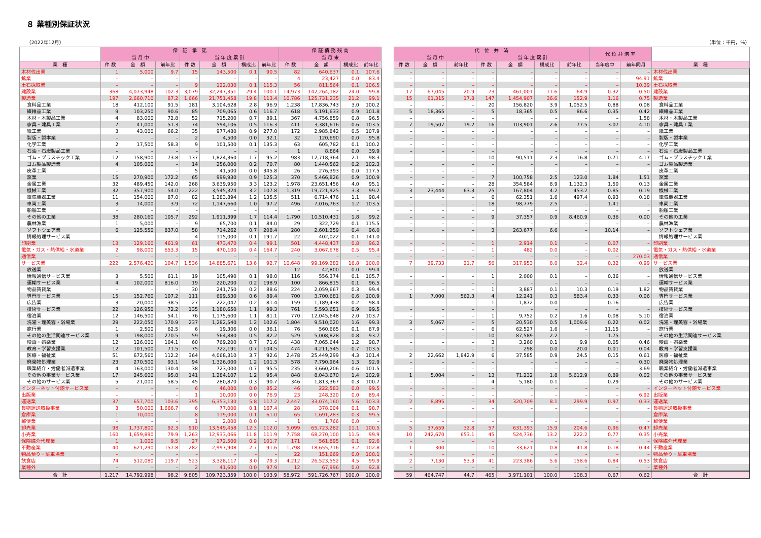８ 業種別保証状況
（2022年12月） （単位：千円，％）
| | 保 証 承 諾 | | | | | | | 保 証 債 務 残 高 | | | |
| --- | --- | --- | --- | --- | --- | --- | --- | --- | --- | --- | --- |
| | 当 月 中 | | | 当 年 度 累 計 | | | | 当 月 末 | | | |
| 業 種 | 件 数 | 金 額 | 前年比 | 件 数 | 金 額 | 構成比 | 前年比 | 件 数 | 金 額 | 構成比 | 前年比 |
| 木材伐出業 | 1 | 5,000 | 9.7 | 15 | 143,500 | 0.1 | 90.5 | 82 | 640,637 | 0.1 | 107.6 |
| 鉱業 | – | – | – | – | – | – | – | 4 | 23,427 | 0.0 | 83.4 |
| 土石採取業 | – | – | – | 9 | 122,030 | 0.1 | 115.3 | 56 | 811,564 | 0.1 | 106.5 |
| 建設業 | 368 | 4,073,948 | 102.3 | 3,079 | 32,247,351 | 29.4 | 100.1 | 14,973 | 142,264,182 | 24.0 | 99.8 |
| 製造業 | 197 | 2,660,710 | 87.2 | 1,666 | 21,751,458 | 19.8 | 113.4 | 10,786 | 125,731,235 | 21.2 | 99.1 |
| 食料品工業 | 18 | 412,100 | 91.5 | 181 | 3,104,628 | 2.8 | 96.9 | 1,238 | 17,836,743 | 3.0 | 100.2 |
| 繊維品工業 | 9 | 103,250 | 90.6 | 85 | 709,065 | 0.6 | 116.7 | 618 | 5,191,633 | 0.9 | 101.8 |
| 木材・木製品工業 | 4 | 83,000 | 72.8 | 52 | 715,200 | 0.7 | 89.1 | 367 | 4,756,859 | 0.8 | 96.5 |
| 家具・建具工業 | 7 | 41,000 | 51.3 | 74 | 594,106 | 0.5 | 116.3 | 411 | 3,381,616 | 0.6 | 103.5 |
| 紙工業 | 3 | 43,000 | 66.2 | 35 | 977,480 | 0.9 | 277.0 | 172 | 2,985,842 | 0.5 | 107.9 |
| 製版・製本業 | – | – | – | 2 | 4,500 | 0.0 | 32.1 | 32 | 120,690 | 0.0 | 95.8 |
| 化学工業 | 2 | 17,500 | 58.3 | 9 | 101,500 | 0.1 | 135.3 | 63 | 605,782 | 0.1 | 100.2 |
| 石油・石炭製品工業 | – | – | – | – | – | – | – | 1 | 8,864 | 0.0 | 39.9 |
| ゴム・プラスチック工業 | 12 | 158,900 | 73.8 | 137 | 1,824,360 | 1.7 | 95.2 | 983 | 12,718,364 | 2.1 | 98.3 |
| ゴム製品製造業 | 4 | 105,000 | – | 14 | 256,000 | 0.2 | 70.7 | 80 | 1,440,562 | 0.2 | 102.3 |
| 皮革工業 | – | – | – | 5 | 41,500 | 0.0 | 345.8 | 26 | 276,393 | 0.0 | 117.5 |
| 窯業 | 15 | 270,900 | 172.2 | 65 | 999,930 | 0.9 | 125.3 | 370 | 5,466,826 | 0.9 | 100.9 |
| 金属工業 | 32 | 489,450 | 142.0 | 268 | 3,639,950 | 3.3 | 123.2 | 1,978 | 23,651,456 | 4.0 | 95.1 |
| 機械工業 | 32 | 357,900 | 54.0 | 222 | 3,545,324 | 3.2 | 107.8 | 1,319 | 19,721,925 | 3.3 | 99.2 |
| 電気機器工業 | 11 | 154,000 | 87.0 | 82 | 1,283,894 | 1.2 | 135.5 | 511 | 6,714,476 | 1.1 | 98.4 |
| 車両工業 | 3 | 14,000 | 3.9 | 72 | 1,147,660 | 1.0 | 97.2 | 496 | 7,016,763 | 1.2 | 103.5 |
| 船舶工業 | – | – | – | – | – | – | – | – | – | – | – |
| その他の工業 | 38 | 280,160 | 105.7 | 292 | 1,911,399 | 1.7 | 114.4 | 1,790 | 10,510,431 | 1.8 | 99.2 |
| 農林漁業 | 1 | 5,000 | – | 9 | 65,700 | 0.1 | 84.0 | 29 | 322,729 | 0.1 | 115.5 |
| ソフトウェア業 | 6 | 125,550 | 837.0 | 58 | 714,262 | 0.7 | 208.4 | 280 | 2,601,259 | 0.4 | 96.0 |
| 情報処理サービス業 | – | – | – | 4 | 115,000 | 0.1 | 191.7 | 22 | 402,022 | 0.1 | 141.0 |
| 印刷業 | 13 | 129,160 | 461.9 | 61 | 473,470 | 0.4 | 99.1 | 501 | 4,448,437 | 0.8 | 96.2 |
| 電気・ガス・熱供給・水道業 | 2 | 98,000 | 653.3 | 15 | 470,100 | 0.4 | 164.7 | 240 | 3,067,678 | 0.5 | 95.4 |
| 通信業 | – | – | – | – | – | – | – | – | – | – | – |
| サービス業 | 222 | 2,576,420 | 104.7 | 1,536 | 14,885,671 | 13.6 | 92.7 | 10,648 | 99,169,282 | 16.8 | 100.0 |
| 放送業 | – | – | – | – | – | – | – | 12 | 42,800 | 0.0 | 99.4 |
| 情報通信サービス業 | 3 | 5,500 | 61.1 | 19 | 105,490 | 0.1 | 98.0 | 116 | 556,374 | 0.1 | 105.7 |
| 運輸サービス業 | 4 | 102,000 | 816.0 | 19 | 220,200 | 0.2 | 198.9 | 100 | 866,815 | 0.1 | 96.5 |
| 物品賃貸業 | – | – | – | 30 | 241,750 | 0.2 | 88.6 | 224 | 2,059,667 | 0.3 | 99.4 |
| 専門サービス業 | 15 | 152,760 | 107.2 | 111 | 699,530 | 0.6 | 89.4 | 700 | 3,700,681 | 0.6 | 100.9 |
| 広告業 | 3 | 20,000 | 38.5 | 27 | 222,047 | 0.2 | 81.4 | 159 | 1,189,438 | 0.2 | 98.4 |
| 技術サービス業 | 22 | 126,950 | 72.2 | 135 | 1,180,650 | 1.1 | 99.3 | 761 | 5,593,651 | 0.9 | 99.5 |
| 宿泊業 | 12 | 146,500 | 54.1 | 76 | 1,175,600 | 1.1 | 81.1 | 770 | 12,045,648 | 2.0 | 103.7 |
| 洗濯・理美容・浴場業 | 29 | 222,050 | 170.9 | 237 | 1,282,540 | 1.2 | 102.6 | 1,804 | 9,510,020 | 1.6 | 99.3 |
| 旅行業 | 1 | 2,500 | 62.5 | 6 | 19,306 | 0.0 | 36.1 | 76 | 560,665 | 0.1 | 87.9 |
| その他の生活関連サービス業 | 9 | 198,000 | 270.5 | 59 | 564,880 | 0.5 | 82.2 | 529 | 5,008,828 | 0.8 | 93.7 |
| 映画・娯楽業 | 12 | 126,000 | 104.1 | 60 | 769,200 | 0.7 | 71.6 | 438 | 7,065,644 | 1.2 | 98.7 |
| 教育・学習支援業 | 12 | 101,500 | 71.5 | 75 | 722,191 | 0.7 | 104.5 | 474 | 4,211,545 | 0.7 | 103.5 |
| 医療・福祉業 | 51 | 672,560 | 112.2 | 364 | 4,068,310 | 3.7 | 92.6 | 2,478 | 25,449,299 | 4.3 | 101.4 |
| 廃棄物処理業 | 23 | 270,500 | 93.1 | 94 | 1,326,000 | 1.2 | 101.3 | 578 | 7,790,964 | 1.3 | 92.9 |
| 職業紹介・労働者派遣事業 | 4 | 163,000 | 130.4 | 38 | 723,000 | 0.7 | 95.5 | 235 | 3,660,206 | 0.6 | 101.5 |
| その他の事業サービス業 | 17 | 245,600 | 95.8 | 141 | 1,284,107 | 1.2 | 95.4 | 848 | 8,043,670 | 1.4 | 102.9 |
| その他のサービス業 | 5 | 21,000 | 58.5 | 45 | 280,870 | 0.3 | 90.7 | 346 | 1,813,367 | 0.3 | 100.7 |
| インターネット付随サービス業 | – | – | – | 6 | 46,000 | 0.0 | 85.2 | 46 | 222,583 | 0.0 | 99.5 |
| 出版業 | – | – | – | 1 | 10,000 | 0.0 | 76.9 | 23 | 248,320 | 0.0 | 89.4 |
| 運送業 | 37 | 657,700 | 103.6 | 395 | 6,353,130 | 5.8 | 117.2 | 2,447 | 33,074,160 | 5.6 | 103.3 |
| 貨物運送取扱事業 | 3 | 50,000 | 1,666.7 | 6 | 77,000 | 0.1 | 167.4 | 28 | 378,004 | 0.1 | 98.7 |
| 倉庫業 | 1 | 10,000 | – | 8 | 119,000 | 0.1 | 61.0 | 65 | 1,691,283 | 0.3 | 99.5 |
| 郵便業 | – | – | – | 1 | 2,000 | 0.0 | – | 1 | 1,766 | 0.0 | – |
| 卸売業 | 98 | 1,737,800 | 92.3 | 910 | 13,549,458 | 12.3 | 112.0 | 5,099 | 65,723,282 | 11.1 | 100.5 |
| 小売業 | 160 | 1,659,890 | 79.9 | 1,263 | 12,933,066 | 11.8 | 111.9 | 7,758 | 68,270,100 | 11.5 | 99.9 |
| 保険媒介代理業 | 1 | 1,000 | 9.5 | 27 | 172,500 | 0.2 | 101.7 | 171 | 561,895 | 0.1 | 92.6 |
| 不動産業 | 40 | 621,290 | 157.8 | 282 | 2,997,908 | 2.7 | 91.6 | 1,798 | 18,655,716 | 3.2 | 102.8 |
| 物品預り・駐車場業 | – | – | – | – | – | – | – | 22 | 151,669 | 0.0 | 100.1 |
| 飲食店 | 74 | 512,080 | 119.7 | 523 | 3,328,117 | 3.0 | 79.3 | 4,212 | 26,523,552 | 4.5 | 99.9 |
| 業種外 | – | – | – | 2 | 41,600 | 0.0 | 97.9 | 12 | 67,996 | 0.0 | 92.8 |
| 合 計 | 1,217 | 14,792,998 | 98.2 | 9,805 | 109,723,359 | 100.0 | 103.9 | 58,972 | 591,726,767 | 100.0 | 100.0 |
| 代 位 弁 済 | | | | | | | 代 位 弁 済 率 | | |
| --- | --- | --- | --- | --- | --- | --- | --- | --- | --- |
| 当 月 中 | | | 当 年 度 累 計 | | | | | | |
| 件 数 | 金 額 | 前年比 | 件 数 | 金 額 | 構成比 | 前年比 | 当年度中 | 前年同月 | 業 種 |
| – | – | – | – | – | – | – | – | – | 木材伐出業 |
| – | – | – | – | – | – | – | – | 94.91 | 鉱業 |
| – | – | – | – | – | – | – | – | 10.39 | 土石採取業 |
| 17 | 67,045 | 20.9 | 73 | 461,001 | 11.6 | 64.9 | 0.32 | 0.50 | 建設業 |
| 15 | 61,315 | 17.8 | 147 | 1,454,907 | 36.6 | 152.9 | 1.16 | 0.75 | 製造業 |
| – | – | – | 20 | 156,820 | 3.9 | 1,052.5 | 0.88 | 0.08 | 食料品工業 |
| 5 | 18,365 | – | 5 | 18,365 | 0.5 | 86.6 | 0.35 | 0.42 | 繊維品工業 |
| – | – | – | – | – | – | – | – | 1.58 | 木材・木製品工業 |
| 7 | 19,507 | 19.2 | 16 | 103,901 | 2.6 | 77.5 | 3.07 | 4.10 | 家具・建具工業 |
| – | – | – | – | – | – | – | – | – | 紙工業 |
| – | – | – | – | – | – | – | – | – | 製版・製本業 |
| – | – | – | – | – | – | – | – | – | 化学工業 |
| – | – | – | – | – | – | – | – | – | 石油・石炭製品工業 |
| – | – | – | 10 | 90,511 | 2.3 | 16.8 | 0.71 | 4.17 | ゴム・プラスチック工業 |
| – | – | – | – | – | – | – | – | – | ゴム製品製造業 |
| – | – | – | – | – | – | – | – | – | 皮革工業 |
| – | – | – | 7 | 100,758 | 2.5 | 123.0 | 1.84 | 1.51 | 窯業 |
| – | – | – | 28 | 354,584 | 8.9 | 1,132.3 | 1.50 | 0.13 | 金属工業 |
| 3 | 23,444 | 63.3 | 25 | 167,804 | 4.2 | 453.2 | 0.85 | 0.19 | 機械工業 |
| – | – | – | 6 | 62,351 | 1.6 | 497.4 | 0.93 | 0.18 | 電気機器工業 |
| – | – | – | 18 | 98,779 | 2.5 | – | 1.41 | – | 車両工業 |
| – | – | – | – | – | – | – | – | – | 船舶工業 |
| – | – | – | 9 | 37,357 | 0.9 | 8,460.9 | 0.36 | 0.00 | その他の工業 |
| – | – | – | – | – | – | – | – | – | 農林漁業 |
| – | – | – | 3 | 263,677 | 6.6 | – | 10.14 | – | ソフトウェア業 |
| – | – | – | – | – | – | – | – | – | 情報処理サービス業 |
| – | – | – | 1 | 2,914 | 0.1 | – | 0.07 | – | 印刷業 |
| – | – | – | 1 | 482 | 0.0 | – | 0.02 | – | 電気・ガス・熱供給・水道業 |
| – | – | – | – | – | – | – | – | 270.03 | 通信業 |
| 7 | 39,733 | 21.7 | 56 | 317,953 | 8.0 | 32.4 | 0.32 | 0.99 | サービス業 |
| – | – | – | – | – | – | – | – | – | 放送業 |
| – | – | – | 1 | 2,000 | 0.1 | – | 0.36 | – | 情報通信サービス業 |
| – | – | – | – | – | – | – | – | – | 運輸サービス業 |
| – | – | – | 1 | 3,887 | 0.1 | 10.3 | 0.19 | 1.82 | 物品賃貸業 |
| 1 | 7,000 | 562.3 | 4 | 12,241 | 0.3 | 583.4 | 0.33 | 0.06 | 専門サービス業 |
| – | – | – | 1 | 1,872 | 0.0 | – | 0.16 | – | 広告業 |
| – | – | – | – | – | – | – | – | – | 技術サービス業 |
| – | – | – | 1 | 9,752 | 0.2 | 1.6 | 0.08 | 5.10 | 宿泊業 |
| 3 | 5,067 | – | 5 | 20,530 | 0.5 | 1,009.6 | 0.22 | 0.02 | 洗濯・理美容・浴場業 |
| – | – | – | 6 | 62,527 | 1.6 | – | 11.15 | – | 旅行業 |
| – | – | – | 10 | 87,589 | 2.2 | – | 1.75 | – | その他の生活関連サービス業 |
| – | – | – | 3 | 3,260 | 0.1 | 9.9 | 0.05 | 0.46 | 映画・娯楽業 |
| – | – | – | 1 | 298 | 0.0 | 20.0 | 0.01 | 0.04 | 教育・学習支援業 |
| 2 | 22,662 | 1,842.9 | 6 | 37,585 | 0.9 | 24.5 | 0.15 | 0.61 | 医療・福祉業 |
| – | – | – | – | – | – | – | – | 0.30 | 廃棄物処理業 |
| – | – | – | – | – | – | – | – | 3.69 | 職業紹介・労働者派遣事業 |
| 1 | 5,004 | – | 13 | 71,232 | 1.8 | 5,612.9 | 0.89 | 0.02 | その他の事業サービス業 |
| – | – | – | 4 | 5,180 | 0.1 | – | 0.29 | – | その他のサービス業 |
| – | – | – | – | – | – | – | – | – | インターネット付随サービス業 |
| – | – | – | – | – | – | – | – | 6.92 | 出版業 |
| 2 | 8,895 | – | 34 | 320,709 | 8.1 | 299.9 | 0.97 | 0.33 | 運送業 |
| – | – | – | – | – | – | – | – | – | 貨物運送取扱事業 |
| – | – | – | – | – | – | – | – | – | 倉庫業 |
| – | – | – | – | – | – | – | – | – | 郵便業 |
| 5 | 37,659 | 32.8 | 57 | 631,393 | 15.9 | 204.6 | 0.96 | 0.47 | 卸売業 |
| 10 | 242,670 | 653.1 | 45 | 524,736 | 13.2 | 222.2 | 0.77 | 0.35 | 小売業 |
| – | – | – | – | – | – | – | – | – | 保険媒介代理業 |
| 1 | 300 | – | 10 | 33,621 | 0.8 | 41.8 | 0.18 | 0.44 | 不動産業 |
| – | – | – | – | – | – | – | – | – | 物品預り・駐車場業 |
| 2 | 7,130 | 53.3 | 41 | 223,386 | 5.6 | 158.6 | 0.84 | 0.53 | 飲食店 |
| – | – | – | – | – | – | – | – | – | 業種外 |
| 59 | 464,747 | 44.7 | 465 | 3,971,101 | 100.0 | 108.3 | 0.67 | 0.62 | 合 計 |